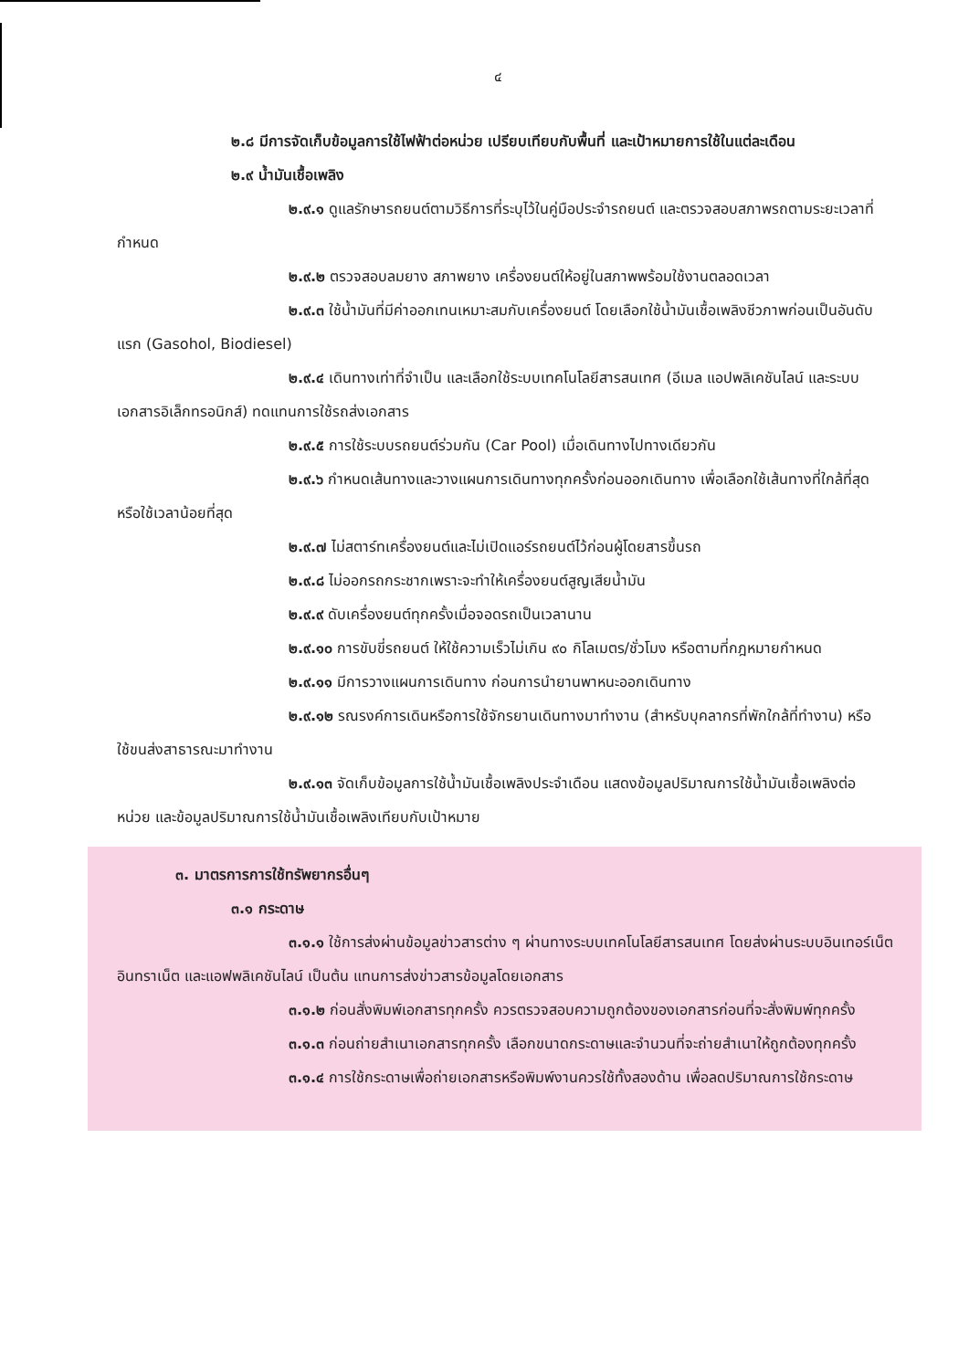๔
๒.๘ มีการจัดเก็บข้อมูลการใช้ไฟฟ้าต่อหน่วย เปรียบเทียบกับพื้นที่ และเป้าหมายการใช้ในแต่ละเดือน
๒.๙ น้ำมันเชื้อเพลิง
๒.๙.๑ ดูแลรักษารถยนต์ตามวิธีการที่ระบุไว้ในคู่มือประจำรถยนต์ และตรวจสอบสภาพรถตามระยะเวลาที่กำหนด
๒.๙.๒ ตรวจสอบลมยาง สภาพยาง เครื่องยนต์ให้อยู่ในสภาพพร้อมใช้งานตลอดเวลา
๒.๙.๓ ใช้น้ำมันที่มีค่าออกเทนเหมาะสมกับเครื่องยนต์ โดยเลือกใช้น้ำมันเชื้อเพลิงชีวภาพก่อนเป็นอันดับแรก (Gasohol, Biodiesel)
๒.๙.๔ เดินทางเท่าที่จำเป็น และเลือกใช้ระบบเทคโนโลยีสารสนเทศ (อีเมล แอปพลิเคชันไลน์ และระบบเอกสารอิเล็กทรอนิกส์) ทดแทนการใช้รถส่งเอกสาร
๒.๙.๕ การใช้ระบบรถยนต์ร่วมกัน (Car Pool) เมื่อเดินทางไปทางเดียวกัน
๒.๙.๖ กำหนดเส้นทางและวางแผนการเดินทางทุกครั้งก่อนออกเดินทาง เพื่อเลือกใช้เส้นทางที่ใกล้ที่สุดหรือใช้เวลาน้อยที่สุด
๒.๙.๗ ไม่สตาร์ทเครื่องยนต์และไม่เปิดแอร์รถยนต์ไว้ก่อนผู้โดยสารขึ้นรถ
๒.๙.๘ ไม่ออกรถกระชากเพราะจะทำให้เครื่องยนต์สูญเสียน้ำมัน
๒.๙.๙ ดับเครื่องยนต์ทุกครั้งเมื่อจอดรถเป็นเวลานาน
๒.๙.๑๐ การขับขี่รถยนต์ ให้ใช้ความเร็วไม่เกิน ๙๐ กิโลเมตร/ชั่วโมง หรือตามที่กฎหมายกำหนด
๒.๙.๑๑ มีการวางแผนการเดินทาง ก่อนการนำยานพาหนะออกเดินทาง
๒.๙.๑๒ รณรงค์การเดินหรือการใช้จักรยานเดินทางมาทำงาน (สำหรับบุคลากรที่พักใกล้ที่ทำงาน) หรือใช้ขนส่งสาธารณะมาทำงาน
๒.๙.๑๓ จัดเก็บข้อมูลการใช้น้ำมันเชื้อเพลิงประจำเดือน แสดงข้อมูลปริมาณการใช้น้ำมันเชื้อเพลิงต่อหน่วย และข้อมูลปริมาณการใช้น้ำมันเชื้อเพลิงเทียบกับเป้าหมาย
๓. มาตรการการใช้ทรัพยากรอื่นๆ
๓.๑ กระดาษ
๓.๑.๑ ใช้การส่งผ่านข้อมูลข่าวสารต่าง ๆ ผ่านทางระบบเทคโนโลยีสารสนเทศ โดยส่งผ่านระบบอินเทอร์เน็ต อินทราเน็ต และแอฟพลิเคชันไลน์ เป็นต้น แทนการส่งข่าวสารข้อมูลโดยเอกสาร
๓.๑.๒ ก่อนสั่งพิมพ์เอกสารทุกครั้ง ควรตรวจสอบความถูกต้องของเอกสารก่อนที่จะสั่งพิมพ์ทุกครั้ง
๓.๑.๓ ก่อนถ่ายสำเนาเอกสารทุกครั้ง เลือกขนาดกระดาษและจำนวนที่จะถ่ายสำเนาให้ถูกต้องทุกครั้ง
๓.๑.๔ การใช้กระดาษเพื่อถ่ายเอกสารหรือพิมพ์งานควรใช้ทั้งสองด้าน เพื่อลดปริมาณการใช้กระดาษ